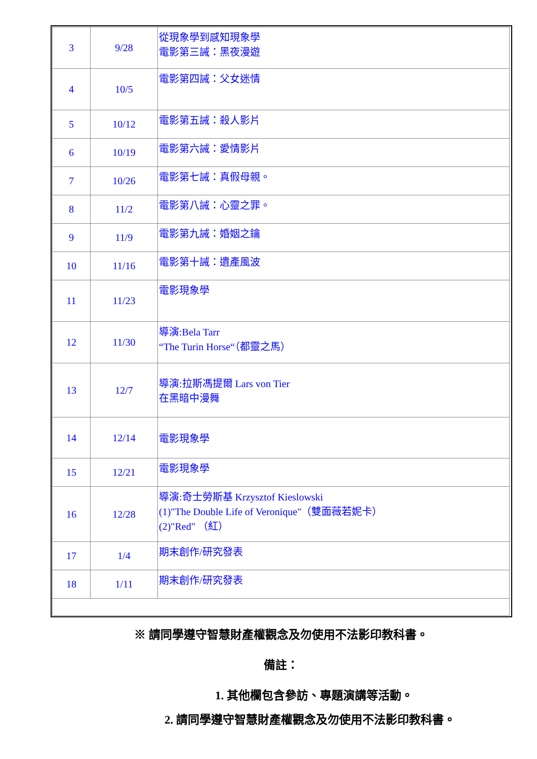| 3 | 9/28 | 從現象學到感知現象學 電影第三誡：黑夜漫遊 |
| 4 | 10/5 | 電影第四誡：父女迷情 |
| 5 | 10/12 | 電影第五誡：殺人影片 |
| 6 | 10/19 | 電影第六誡：愛情影片 |
| 7 | 10/26 | 電影第七誡：真假母親。 |
| 8 | 11/2 | 電影第八誡：心靈之罪。 |
| 9 | 11/9 | 電影第九誡：婚姻之鑰 |
| 10 | 11/16 | 電影第十誡：遺產風波 |
| 11 | 11/23 | 電影現象學 |
| 12 | 11/30 | 導演:Bela Tarr “The Turin Horse“（都靈之馬） |
| 13 | 12/7 | 導演:拉斯馮提爾 Lars von Tier 在黑暗中漫舞 |
| 14 | 12/14 | 電影現象學 |
| 15 | 12/21 | 電影現象學 |
| 16 | 12/28 | 導演:奇士勞斯基 Krzysztof Kieslowski (1)"The Double Life of Veronique"（雙面薇若妮卡） (2)"Red" （紅） |
| 17 | 1/4 | 期末創作/研究發表 |
| 18 | 1/11 | 期末創作/研究發表 |
※ 請同學遵守智慧財產權觀念及勿使用不法影印教科書。
備註：
1. 其他欄包含參訪、專題演講等活動。
2. 請同學遵守智慧財產權觀念及勿使用不法影印教科書。